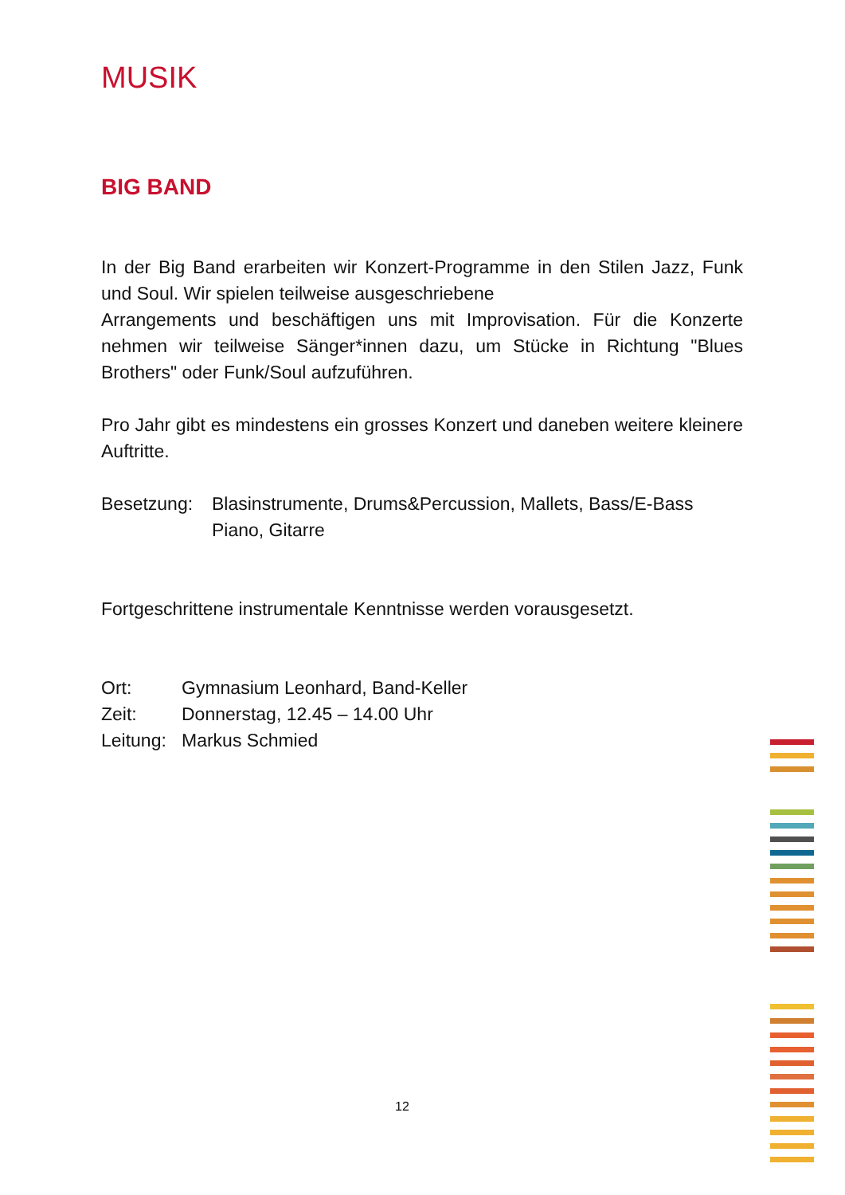MUSIK
BIG BAND
In der Big Band erarbeiten wir Konzert-Programme in den Stilen Jazz, Funk und Soul. Wir spielen teilweise ausgeschriebene
Arrangements und beschäftigen uns mit Improvisation. Für die Konzerte nehmen wir teilweise Sänger*innen dazu, um Stücke in Richtung "Blues Brothers" oder Funk/Soul aufzuführen.
Pro Jahr gibt es mindestens ein grosses Konzert und daneben weitere kleinere Auftritte.
Besetzung: Blasinstrumente, Drums&Percussion, Mallets, Bass/E-Bass
Piano, Gitarre
Fortgeschrittene instrumentale Kenntnisse werden vorausgesetzt.
Ort: Gymnasium Leonhard, Band-Keller
Zeit: Donnerstag, 12.45 – 14.00 Uhr
Leitung:
Markus Schmied
12